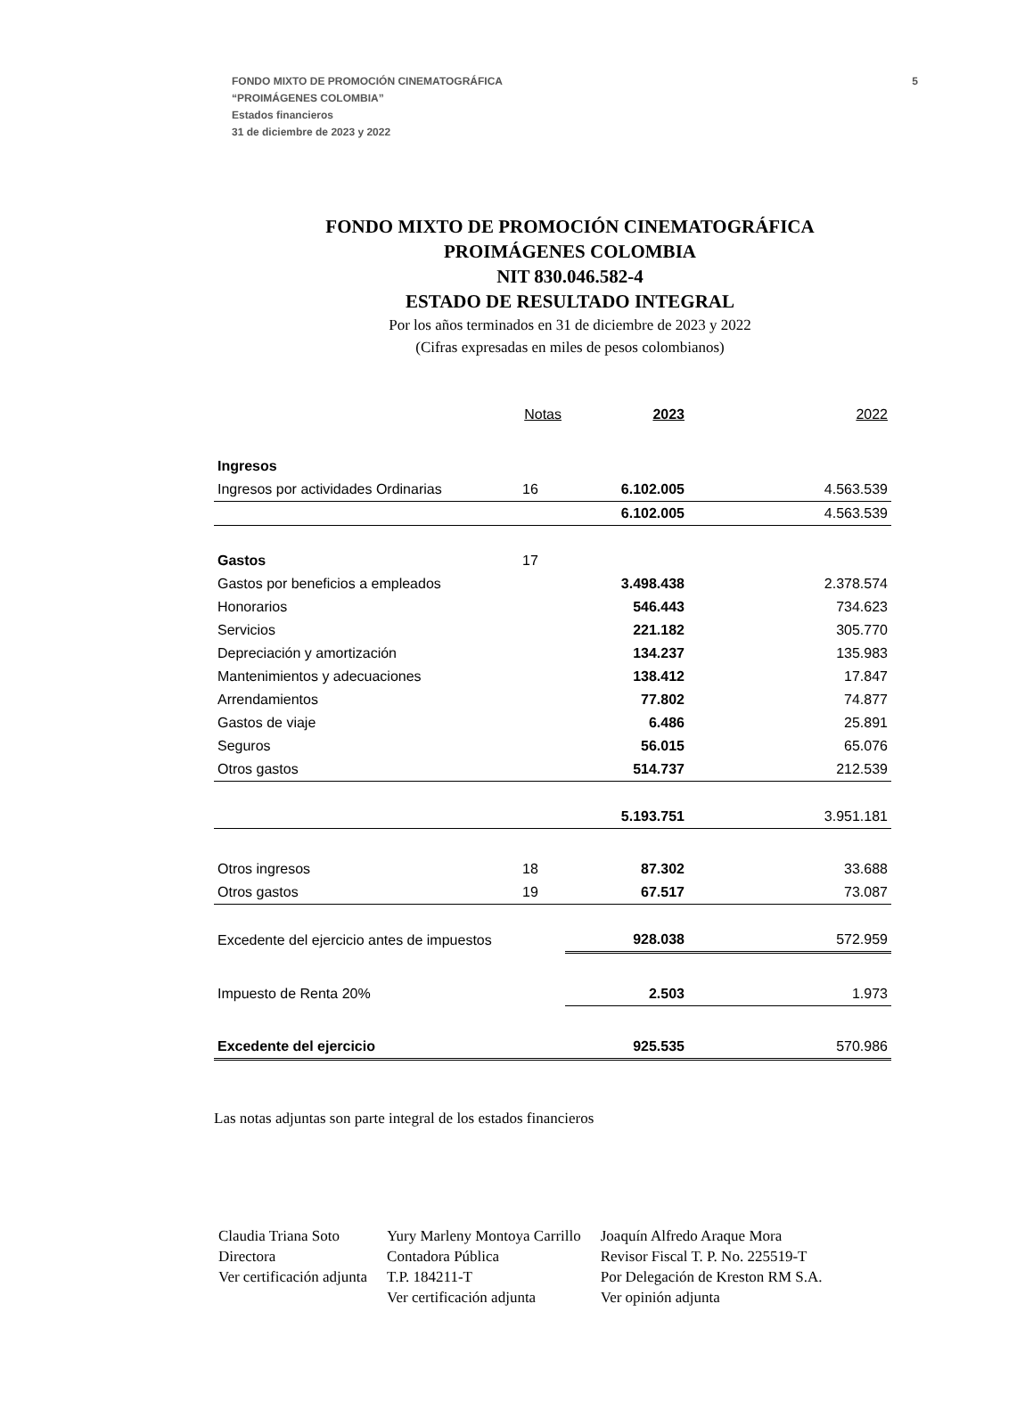5 FONDO MIXTO DE PROMOCIÓN CINEMATOGRÁFICA
“PROIMÁGENES COLOMBIA”
Estados financieros
31 de diciembre de 2023 y 2022
FONDO MIXTO DE PROMOCIÓN CINEMATOGRÁFICA
PROIMÁGENES COLOMBIA
NIT 830.046.582-4
ESTADO DE RESULTADO INTEGRAL
Por los años terminados en 31 de diciembre de 2023 y 2022
(Cifras expresadas en miles de pesos colombianos)
| | Notas | 2023 | 2022 |
| --- | --- | --- | --- |
| Ingresos | | | |
| Ingresos por actividades Ordinarias | 16 | 6.102.005 | 4.563.539 |
| | | 6.102.005 | 4.563.539 |
| Gastos | 17 | | |
| Gastos por beneficios a empleados | | 3.498.438 | 2.378.574 |
| Honorarios | | 546.443 | 734.623 |
| Servicios | | 221.182 | 305.770 |
| Depreciación y amortización | | 134.237 | 135.983 |
| Mantenimientos y adecuaciones | | 138.412 | 17.847 |
| Arrendamientos | | 77.802 | 74.877 |
| Gastos de viaje | | 6.486 | 25.891 |
| Seguros | | 56.015 | 65.076 |
| Otros gastos | | 514.737 | 212.539 |
| | | 5.193.751 | 3.951.181 |
| Otros ingresos | 18 | 87.302 | 33.688 |
| Otros gastos | 19 | 67.517 | 73.087 |
| Excedente del ejercicio antes de impuestos | | 928.038 | 572.959 |
| Impuesto de Renta 20% | | 2.503 | 1.973 |
| Excedente del ejercicio | | 925.535 | 570.986 |
Las notas adjuntas son parte integral de los estados financieros
Claudia Triana Soto
Directora
Ver certificación adjunta
Yury Marleny Montoya Carrillo
Contadora Pública
T.P. 184211-T
Ver certificación adjunta
Joaquín Alfredo Araque Mora
Revisor Fiscal T. P. No. 225519-T
Por Delegación de Kreston RM S.A.
Ver opinión adjunta